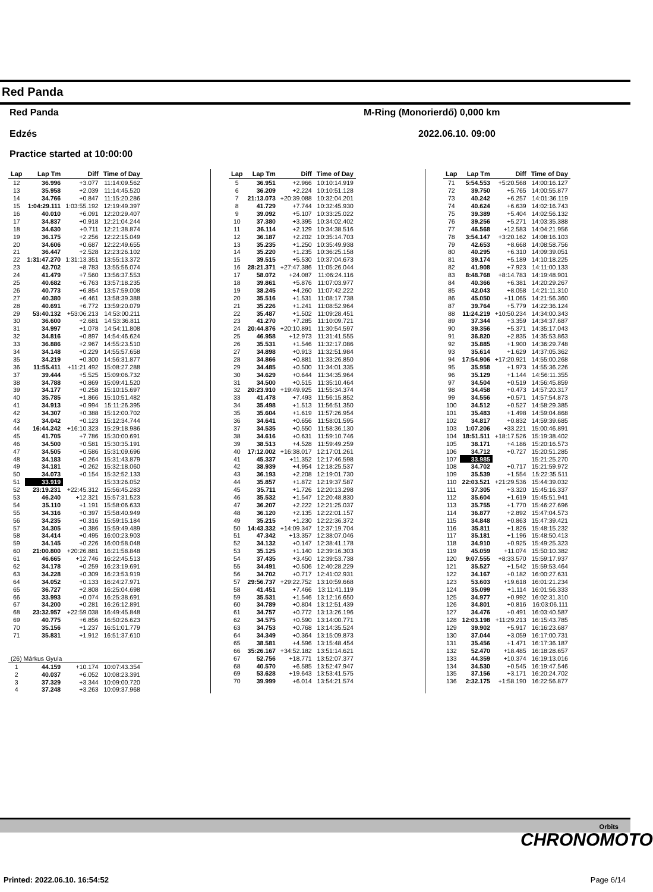Red Panda
Red Panda M-Ring (Monorierdő) 0,000 km
Edzés 2022.06.10. 09:00
Practice started at 10:00:00
| Lap | Lap Tm | Diff | Time of Day |
| --- | --- | --- | --- |
| 12 | 36.996 | +3.077 | 11:14:09.562 |
| 13 | 35.958 | +2.039 | 11:14:45.520 |
| 14 | 34.766 | +0.847 | 11:15:20.286 |
| 15 | 1:04:29.111 | 1:03:55.192 | 12:19:49.397 |
| 16 | 40.010 | +6.091 | 12:20:29.407 |
| 17 | 34.837 | +0.918 | 12:21:04.244 |
| 18 | 34.630 | +0.711 | 12:21:38.874 |
| 19 | 36.175 | +2.256 | 12:22:15.049 |
| 20 | 34.606 | +0.687 | 12:22:49.655 |
| 21 | 36.447 | +2.528 | 12:23:26.102 |
| 22 | 1:31:47.270 | 1:31:13.351 | 13:55:13.372 |
| 23 | 42.702 | +8.783 | 13:55:56.074 |
| 24 | 41.479 | +7.560 | 13:56:37.553 |
| 25 | 40.682 | +6.763 | 13:57:18.235 |
| 26 | 40.773 | +6.854 | 13:57:59.008 |
| 27 | 40.380 | +6.461 | 13:58:39.388 |
| 28 | 40.691 | +6.772 | 13:59:20.079 |
| 29 | 53:40.132 | +53:06.213 | 14:53:00.211 |
| 30 | 36.600 | +2.681 | 14:53:36.811 |
| 31 | 34.997 | +1.078 | 14:54:11.808 |
| 32 | 34.816 | +0.897 | 14:54:46.624 |
| 33 | 36.886 | +2.967 | 14:55:23.510 |
| 34 | 34.148 | +0.229 | 14:55:57.658 |
| 35 | 34.219 | +0.300 | 14:56:31.877 |
| 36 | 11:55.411 | +11:21.492 | 15:08:27.288 |
| 37 | 39.444 | +5.525 | 15:09:06.732 |
| 38 | 34.788 | +0.869 | 15:09:41.520 |
| 39 | 34.177 | +0.258 | 15:10:15.697 |
| 40 | 35.785 | +1.866 | 15:10:51.482 |
| 41 | 34.913 | +0.994 | 15:11:26.395 |
| 42 | 34.307 | +0.388 | 15:12:00.702 |
| 43 | 34.042 | +0.123 | 15:12:34.744 |
| 44 | 16:44.242 | +16:10.323 | 15:29:18.986 |
| 45 | 41.705 | +7.786 | 15:30:00.691 |
| 46 | 34.500 | +0.581 | 15:30:35.191 |
| 47 | 34.505 | +0.586 | 15:31:09.696 |
| 48 | 34.183 | +0.264 | 15:31:43.879 |
| 49 | 34.181 | +0.262 | 15:32:18.060 |
| 50 | 34.073 | +0.154 | 15:32:52.133 |
| 51 | 33.919 | | 15:33:26.052 |
| 52 | 23:19.231 | +22:45.312 | 15:56:45.283 |
| 53 | 46.240 | +12.321 | 15:57:31.523 |
| 54 | 35.110 | +1.191 | 15:58:06.633 |
| 55 | 34.316 | +0.397 | 15:58:40.949 |
| 56 | 34.235 | +0.316 | 15:59:15.184 |
| 57 | 34.305 | +0.386 | 15:59:49.489 |
| 58 | 34.414 | +0.495 | 16:00:23.903 |
| 59 | 34.145 | +0.226 | 16:00:58.048 |
| 60 | 21:00.800 | +20:26.881 | 16:21:58.848 |
| 61 | 46.665 | +12.746 | 16:22:45.513 |
| 62 | 34.178 | +0.259 | 16:23:19.691 |
| 63 | 34.228 | +0.309 | 16:23:53.919 |
| 64 | 34.052 | +0.133 | 16:24:27.971 |
| 65 | 36.727 | +2.808 | 16:25:04.698 |
| 66 | 33.993 | +0.074 | 16:25:38.691 |
| 67 | 34.200 | +0.281 | 16:26:12.891 |
| 68 | 23:32.957 | +22:59.038 | 16:49:45.848 |
| 69 | 40.775 | +6.856 | 16:50:26.623 |
| 70 | 35.156 | +1.237 | 16:51:01.779 |
| 71 | 35.831 | +1.912 | 16:51:37.610 |
| (26) Márkus Gyula | | | |
| 1 | 44.159 | +10.174 | 10:07:43.354 |
| 2 | 40.037 | +6.052 | 10:08:23.391 |
| 3 | 37.329 | +3.344 | 10:09:00.720 |
| 4 | 37.248 | +3.263 | 10:09:37.968 |
| Lap | Lap Tm | Diff | Time of Day |
| --- | --- | --- | --- |
| 5 | 36.951 | +2.966 | 10:10:14.919 |
| 6 | 36.209 | +2.224 | 10:10:51.128 |
| 7 | 21:13.073 | +20:39.088 | 10:32:04.201 |
| 8 | 41.729 | +7.744 | 10:32:45.930 |
| 9 | 39.092 | +5.107 | 10:33:25.022 |
| 10 | 37.380 | +3.395 | 10:34:02.402 |
| 11 | 36.114 | +2.129 | 10:34:38.516 |
| 12 | 36.187 | +2.202 | 10:35:14.703 |
| 13 | 35.235 | +1.250 | 10:35:49.938 |
| 14 | 35.220 | +1.235 | 10:36:25.158 |
| 15 | 39.515 | +5.530 | 10:37:04.673 |
| 16 | 28:21.371 | +27:47.386 | 11:05:26.044 |
| 17 | 58.072 | +24.087 | 11:06:24.116 |
| 18 | 39.861 | +5.876 | 11:07:03.977 |
| 19 | 38.245 | +4.260 | 11:07:42.222 |
| 20 | 35.516 | +1.531 | 11:08:17.738 |
| 21 | 35.226 | +1.241 | 11:08:52.964 |
| 22 | 35.487 | +1.502 | 11:09:28.451 |
| 23 | 41.270 | +7.285 | 11:10:09.721 |
| 24 | 20:44.876 | +20:10.891 | 11:30:54.597 |
| 25 | 46.958 | +12.973 | 11:31:41.555 |
| 26 | 35.531 | +1.546 | 11:32:17.086 |
| 27 | 34.898 | +0.913 | 11:32:51.984 |
| 28 | 34.866 | +0.881 | 11:33:26.850 |
| 29 | 34.485 | +0.500 | 11:34:01.335 |
| 30 | 34.629 | +0.644 | 11:34:35.964 |
| 31 | 34.500 | +0.515 | 11:35:10.464 |
| 32 | 20:23.910 | +19:49.925 | 11:55:34.374 |
| 33 | 41.478 | +7.493 | 11:56:15.852 |
| 34 | 35.498 | +1.513 | 11:56:51.350 |
| 35 | 35.604 | +1.619 | 11:57:26.954 |
| 36 | 34.641 | +0.656 | 11:58:01.595 |
| 37 | 34.535 | +0.550 | 11:58:36.130 |
| 38 | 34.616 | +0.631 | 11:59:10.746 |
| 39 | 38.513 | +4.528 | 11:59:49.259 |
| 40 | 17:12.002 | +16:38.017 | 12:17:01.261 |
| 41 | 45.337 | +11.352 | 12:17:46.598 |
| 42 | 38.939 | +4.954 | 12:18:25.537 |
| 43 | 36.193 | +2.208 | 12:19:01.730 |
| 44 | 35.857 | +1.872 | 12:19:37.587 |
| 45 | 35.711 | +1.726 | 12:20:13.298 |
| 46 | 35.532 | +1.547 | 12:20:48.830 |
| 47 | 36.207 | +2.222 | 12:21:25.037 |
| 48 | 36.120 | +2.135 | 12:22:01.157 |
| 49 | 35.215 | +1.230 | 12:22:36.372 |
| 50 | 14:43.332 | +14:09.347 | 12:37:19.704 |
| 51 | 47.342 | +13.357 | 12:38:07.046 |
| 52 | 34.132 | +0.147 | 12:38:41.178 |
| 53 | 35.125 | +1.140 | 12:39:16.303 |
| 54 | 37.435 | +3.450 | 12:39:53.738 |
| 55 | 34.491 | +0.506 | 12:40:28.229 |
| 56 | 34.702 | +0.717 | 12:41:02.931 |
| 57 | 29:56.737 | +29:22.752 | 13:10:59.668 |
| 58 | 41.451 | +7.466 | 13:11:41.119 |
| 59 | 35.531 | +1.546 | 13:12:16.650 |
| 60 | 34.789 | +0.804 | 13:12:51.439 |
| 61 | 34.757 | +0.772 | 13:13:26.196 |
| 62 | 34.575 | +0.590 | 13:14:00.771 |
| 63 | 34.753 | +0.768 | 13:14:35.524 |
| 64 | 34.349 | +0.364 | 13:15:09.873 |
| 65 | 38.581 | +4.596 | 13:15:48.454 |
| 66 | 35:26.167 | +34:52.182 | 13:51:14.621 |
| 67 | 52.756 | +18.771 | 13:52:07.377 |
| 68 | 40.570 | +6.585 | 13:52:47.947 |
| 69 | 53.628 | +19.643 | 13:53:41.575 |
| 70 | 39.999 | +6.014 | 13:54:21.574 |
| Lap | Lap Tm | Diff | Time of Day |
| --- | --- | --- | --- |
| 71 | 5:54.553 | +5:20.568 | 14:00:16.127 |
| 72 | 39.750 | +5.765 | 14:00:55.877 |
| 73 | 40.242 | +6.257 | 14:01:36.119 |
| 74 | 40.624 | +6.639 | 14:02:16.743 |
| 75 | 39.389 | +5.404 | 14:02:56.132 |
| 76 | 39.256 | +5.271 | 14:03:35.388 |
| 77 | 46.568 | +12.583 | 14:04:21.956 |
| 78 | 3:54.147 | +3:20.162 | 14:08:16.103 |
| 79 | 42.653 | +8.668 | 14:08:58.756 |
| 80 | 40.295 | +6.310 | 14:09:39.051 |
| 81 | 39.174 | +5.189 | 14:10:18.225 |
| 82 | 41.908 | +7.923 | 14:11:00.133 |
| 83 | 8:48.768 | +8:14.783 | 14:19:48.901 |
| 84 | 40.366 | +6.381 | 14:20:29.267 |
| 85 | 42.043 | +8.058 | 14:21:11.310 |
| 86 | 45.050 | +11.065 | 14:21:56.360 |
| 87 | 39.764 | +5.779 | 14:22:36.124 |
| 88 | 11:24.219 | +10:50.234 | 14:34:00.343 |
| 89 | 37.344 | +3.359 | 14:34:37.687 |
| 90 | 39.356 | +5.371 | 14:35:17.043 |
| 91 | 36.820 | +2.835 | 14:35:53.863 |
| 92 | 35.885 | +1.900 | 14:36:29.748 |
| 93 | 35.614 | +1.629 | 14:37:05.362 |
| 94 | 17:54.906 | +17:20.921 | 14:55:00.268 |
| 95 | 35.958 | +1.973 | 14:55:36.226 |
| 96 | 35.129 | +1.144 | 14:56:11.355 |
| 97 | 34.504 | +0.519 | 14:56:45.859 |
| 98 | 34.458 | +0.473 | 14:57:20.317 |
| 99 | 34.556 | +0.571 | 14:57:54.873 |
| 100 | 34.512 | +0.527 | 14:58:29.385 |
| 101 | 35.483 | +1.498 | 14:59:04.868 |
| 102 | 34.817 | +0.832 | 14:59:39.685 |
| 103 | 1:07.206 | +33.221 | 15:00:46.891 |
| 104 | 18:51.511 | +18:17.526 | 15:19:38.402 |
| 105 | 38.171 | +4.186 | 15:20:16.573 |
| 106 | 34.712 | +0.727 | 15:20:51.285 |
| 107 | 33.985 | | 15:21:25.270 |
| 108 | 34.702 | +0.717 | 15:21:59.972 |
| 109 | 35.539 | +1.554 | 15:22:35.511 |
| 110 | 22:03.521 | +21:29.536 | 15:44:39.032 |
| 111 | 37.305 | +3.320 | 15:45:16.337 |
| 112 | 35.604 | +1.619 | 15:45:51.941 |
| 113 | 35.755 | +1.770 | 15:46:27.696 |
| 114 | 36.877 | +2.892 | 15:47:04.573 |
| 115 | 34.848 | +0.863 | 15:47:39.421 |
| 116 | 35.811 | +1.826 | 15:48:15.232 |
| 117 | 35.181 | +1.196 | 15:48:50.413 |
| 118 | 34.910 | +0.925 | 15:49:25.323 |
| 119 | 45.059 | +11.074 | 15:50:10.382 |
| 120 | 9:07.555 | +8:33.570 | 15:59:17.937 |
| 121 | 35.527 | +1.542 | 15:59:53.464 |
| 122 | 34.167 | +0.182 | 16:00:27.631 |
| 123 | 53.603 | +19.618 | 16:01:21.234 |
| 124 | 35.099 | +1.114 | 16:01:56.333 |
| 125 | 34.977 | +0.992 | 16:02:31.310 |
| 126 | 34.801 | +0.816 | 16:03:06.111 |
| 127 | 34.476 | +0.491 | 16:03:40.587 |
| 128 | 12:03.198 | +11:29.213 | 16:15:43.785 |
| 129 | 39.902 | +5.917 | 16:16:23.687 |
| 130 | 37.044 | +3.059 | 16:17:00.731 |
| 131 | 35.456 | +1.471 | 16:17:36.187 |
| 132 | 52.470 | +18.485 | 16:18:28.657 |
| 133 | 44.359 | +10.374 | 16:19:13.016 |
| 134 | 34.530 | +0.545 | 16:19:47.546 |
| 135 | 37.156 | +3.171 | 16:20:24.702 |
| 136 | 2:32.175 | +1:58.190 | 16:22:56.877 |
Orbits
CHRONOMOTO
Printed: 2022.06.10. 16:54:52 Page 6/14